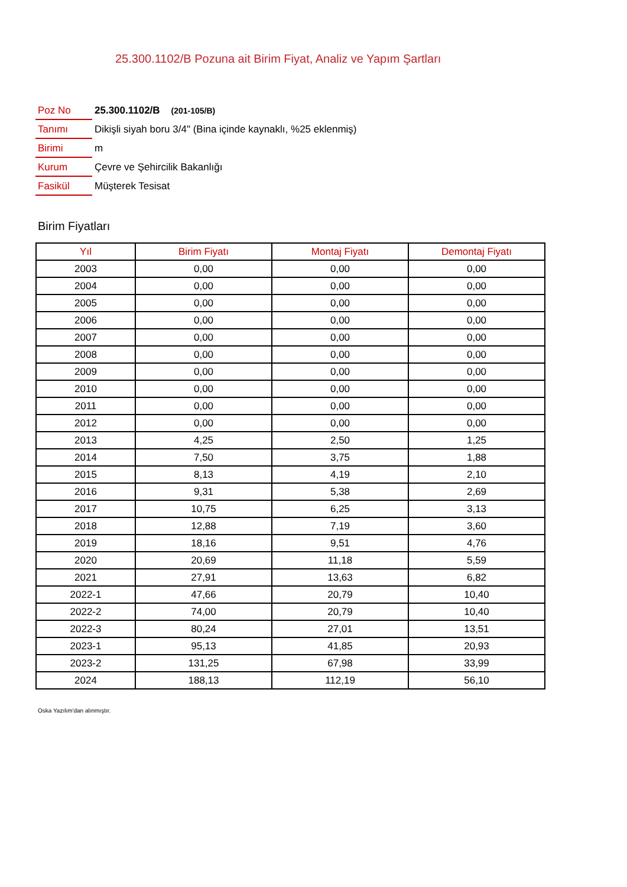25.300.1102/B Pozuna ait Birim Fiyat, Analiz ve Yapım Şartları
| Poz No | 25.300.1102/B (201-105/B) |
| Tanımı | Dikişli siyah boru 3/4" (Bina içinde kaynaklı, %25 eklenmiş) |
| Birimi | m |
| Kurum | Çevre ve Şehircilik Bakanlığı |
| Fasikül | Müşterek Tesisat |
Birim Fiyatları
| Yıl | Birim Fiyatı | Montaj Fiyatı | Demontaj Fiyatı |
| --- | --- | --- | --- |
| 2003 | 0,00 | 0,00 | 0,00 |
| 2004 | 0,00 | 0,00 | 0,00 |
| 2005 | 0,00 | 0,00 | 0,00 |
| 2006 | 0,00 | 0,00 | 0,00 |
| 2007 | 0,00 | 0,00 | 0,00 |
| 2008 | 0,00 | 0,00 | 0,00 |
| 2009 | 0,00 | 0,00 | 0,00 |
| 2010 | 0,00 | 0,00 | 0,00 |
| 2011 | 0,00 | 0,00 | 0,00 |
| 2012 | 0,00 | 0,00 | 0,00 |
| 2013 | 4,25 | 2,50 | 1,25 |
| 2014 | 7,50 | 3,75 | 1,88 |
| 2015 | 8,13 | 4,19 | 2,10 |
| 2016 | 9,31 | 5,38 | 2,69 |
| 2017 | 10,75 | 6,25 | 3,13 |
| 2018 | 12,88 | 7,19 | 3,60 |
| 2019 | 18,16 | 9,51 | 4,76 |
| 2020 | 20,69 | 11,18 | 5,59 |
| 2021 | 27,91 | 13,63 | 6,82 |
| 2022-1 | 47,66 | 20,79 | 10,40 |
| 2022-2 | 74,00 | 20,79 | 10,40 |
| 2022-3 | 80,24 | 27,01 | 13,51 |
| 2023-1 | 95,13 | 41,85 | 20,93 |
| 2023-2 | 131,25 | 67,98 | 33,99 |
| 2024 | 188,13 | 112,19 | 56,10 |
Oska Yazılım'dan alınmıştır.